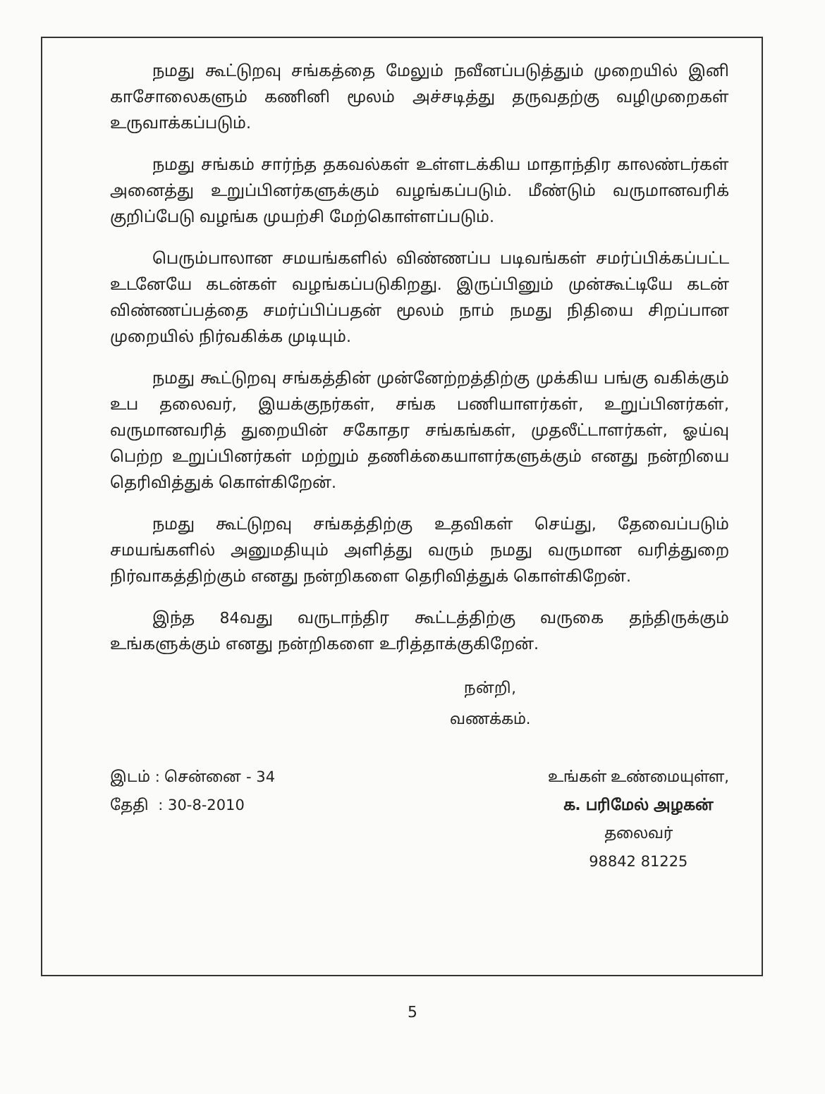நமது கூட்டுறவு சங்கத்தை மேலும் நவீனப்படுத்தும் முறையில் இனி காசோலைகளும் கணினி மூலம் அச்சடித்து தருவதற்கு வழிமுறைகள் உருவாக்கப்படும்.
நமது சங்கம் சார்ந்த தகவல்கள் உள்ளடக்கிய மாதாந்திர காலண்டர்கள் அனைத்து உறுப்பினர்களுக்கும் வழங்கப்படும். மீண்டும் வருமானவரிக் குறிப்பேடு வழங்க முயற்சி மேற்கொள்ளப்படும்.
பெரும்பாலான சமயங்களில் விண்ணப்ப படிவங்கள் சமர்ப்பிக்கப்பட்ட உடனேயே கடன்கள் வழங்கப்படுகிறது. இருப்பினும் முன்கூட்டியே கடன் விண்ணப்பத்தை சமர்ப்பிப்பதன் மூலம் நாம் நமது நிதியை சிறப்பான முறையில் நிர்வகிக்க முடியும்.
நமது கூட்டுறவு சங்கத்தின் முன்னேற்றத்திற்கு முக்கிய பங்கு வகிக்கும் உப தலைவர், இயக்குநர்கள், சங்க பணியாளர்கள், உறுப்பினர்கள், வருமானவரித் துறையின் சகோதர சங்கங்கள், முதலீட்டாளர்கள், ஓய்வு பெற்ற உறுப்பினர்கள் மற்றும் தணிக்கையாளர்களுக்கும் எனது நன்றியை தெரிவித்துக் கொள்கிறேன்.
நமது கூட்டுறவு சங்கத்திற்கு உதவிகள் செய்து, தேவைப்படும் சமயங்களில் அனுமதியும் அளித்து வரும் நமது வருமான வரித்துறை நிர்வாகத்திற்கும் எனது நன்றிகளை தெரிவித்துக் கொள்கிறேன்.
இந்த 84வது வருடாந்திர கூட்டத்திற்கு வருகை தந்திருக்கும் உங்களுக்கும் எனது நன்றிகளை உரித்தாக்குகிறேன்.
நன்றி,
வணக்கம்.
இடம் : சென்னை - 34
தேதி : 30-8-2010
உங்கள் உண்மையுள்ள,
க. பரிமேல் அழகன்
தலைவர்
98842 81225
5